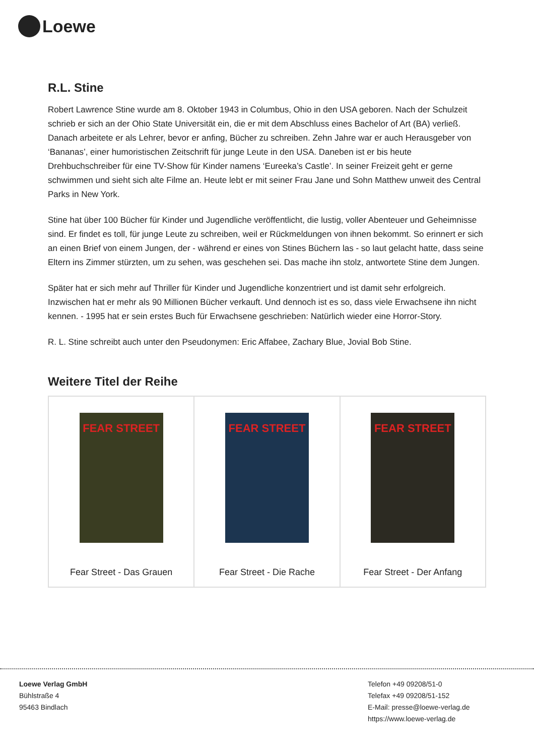Loewe
R.L. Stine
Robert Lawrence Stine wurde am 8. Oktober 1943 in Columbus, Ohio in den USA geboren. Nach der Schulzeit schrieb er sich an der Ohio State Universität ein, die er mit dem Abschluss eines Bachelor of Art (BA) verließ. Danach arbeitete er als Lehrer, bevor er anfing, Bücher zu schreiben. Zehn Jahre war er auch Herausgeber von ‘Bananas’, einer humoristischen Zeitschrift für junge Leute in den USA. Daneben ist er bis heute Drehbuchschreiber für eine TV-Show für Kinder namens ‘Eureeka’s Castle’. In seiner Freizeit geht er gerne schwimmen und sieht sich alte Filme an. Heute lebt er mit seiner Frau Jane und Sohn Matthew unweit des Central Parks in New York.
Stine hat über 100 Bücher für Kinder und Jugendliche veröffentlicht, die lustig, voller Abenteuer und Geheimnisse sind. Er findet es toll, für junge Leute zu schreiben, weil er Rückmeldungen von ihnen bekommt. So erinnert er sich an einen Brief von einem Jungen, der - während er eines von Stines Büchern las - so laut gelacht hatte, dass seine Eltern ins Zimmer stürzten, um zu sehen, was geschehen sei. Das mache ihn stolz, antwortete Stine dem Jungen.
Später hat er sich mehr auf Thriller für Kinder und Jugendliche konzentriert und ist damit sehr erfolgreich. Inzwischen hat er mehr als 90 Millionen Bücher verkauft. Und dennoch ist es so, dass viele Erwachsene ihn nicht kennen. - 1995 hat er sein erstes Buch für Erwachsene geschrieben: Natürlich wieder eine Horror-Story.
R. L. Stine schreibt auch unter den Pseudonymen: Eric Affabee, Zachary Blue, Jovial Bob Stine.
Weitere Titel der Reihe
| FEAR STREET Fear Street - Das Grauen | FEAR STREET Fear Street - Die Rache | FEAR STREET Fear Street - Der Anfang |
Loewe Verlag GmbH
Bühlstraße 4
95463 Bindlach
Telefon +49 09208/51-0
Telefax +49 09208/51-152
E-Mail: presse@loewe-verlag.de
https://www.loewe-verlag.de